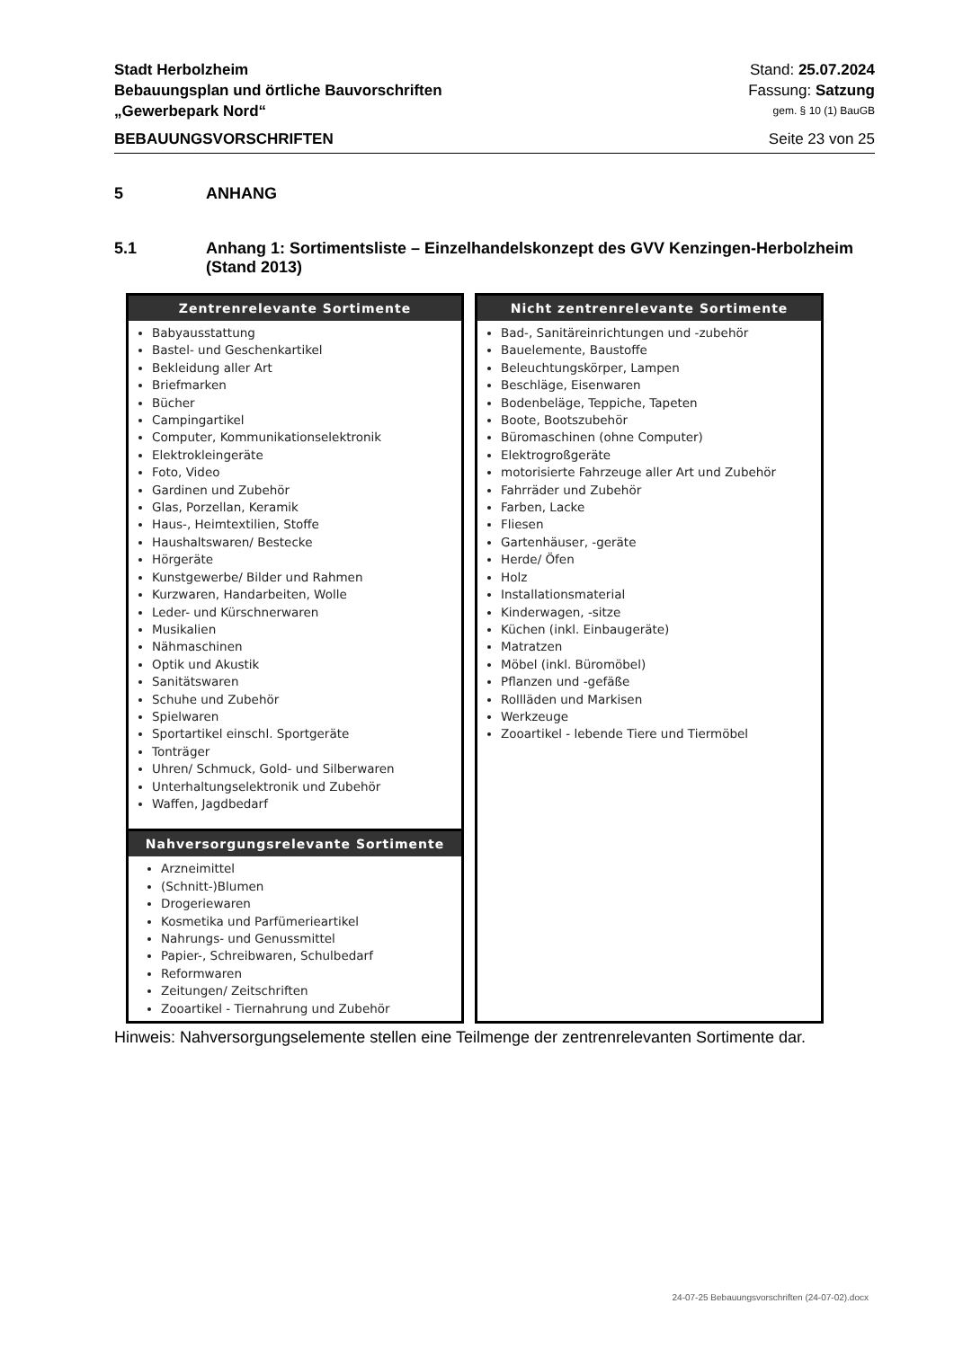Stadt Herbolzheim Stand: 25.07.2024
Bebauungsplan und örtliche Bauvorschriften Fassung: Satzung
„Gewerbepark Nord“gem. § 10 (1) BauGB
BEBAUUNGSVORSCHRIFTEN Seite 23 von 25
5 ANHANG
5.1 Anhang 1: Sortimentsliste – Einzelhandelskonzept des GVV Kenzingen-Herbolzheim (Stand 2013)
| Zentrenrelevante Sortimente Babyausstattung Bastel- und Geschenkartikel Bekleidung aller Art Briefmarken Bücher Campingartikel Computer, Kommunikationselektronik Elektrokleingeräte Foto, Video Gardinen und Zubehör Glas, Porzellan, Keramik Haus-, Heimtextilien, Stoffe Haushaltswaren/ Bestecke Hörgeräte Kunstgewerbe/ Bilder und Rahmen Kurzwaren, Handarbeiten, Wolle Leder- und Kürschnerwaren Musikalien Nähmaschinen Optik und Akustik Sanitätswaren Schuhe und Zubehör Spielwaren Sportartikel einschl. Sportgeräte Tonträger Uhren/ Schmuck, Gold- und Silberwaren Unterhaltungselektronik und Zubehör Waffen, Jagdbedarf Nahversorgungsrelevante Sortimente Arzneimittel (Schnitt-)Blumen Drogeriewaren Kosmetika und Parfümerieartikel Nahrungs- und Genussmittel Papier-, Schreibwaren, Schulbedarf Reformwaren Zeitungen/ Zeitschriften Zooartikel - Tiernahrung und Zubehör | Nicht zentrenrelevante Sortimente Bad-, Sanitäreinrichtungen und -zubehör Bauelemente, Baustoffe Beleuchtungskörper, Lampen Beschläge, Eisenwaren Bodenbeläge, Teppiche, Tapeten Boote, Bootszubehör Büromaschinen (ohne Computer) Elektrogroßgeräte motorisierte Fahrzeuge aller Art und Zubehör Fahrräder und Zubehör Farben, Lacke Fliesen Gartenhäuser, -geräte Herde/ Öfen Holz Installationsmaterial Kinderwagen, -sitze Küchen (inkl. Einbaugeräte) Matratzen Möbel (inkl. Büromöbel) Pflanzen und -gefäße Rollläden und Markisen Werkzeuge Zooartikel - lebende Tiere und Tiermöbel |
Hinweis: Nahversorgungselemente stellen eine Teilmenge der zentrenrelevanten Sortimente dar.
24-07-25 Bebauungsvorschriften (24-07-02).docx